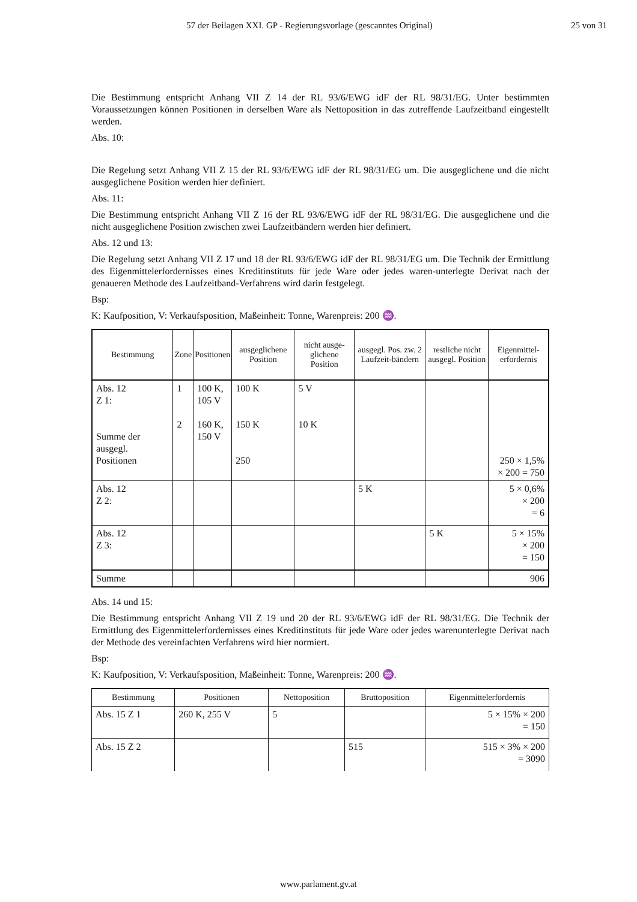57 der Beilagen XXI. GP - Regierungsvorlage (gescanntes Original) 25 von 31
Die Bestimmung entspricht Anhang VII Z 14 der RL 93/6/EWG idF der RL 98/31/EG. Unter bestimmten Voraussetzungen können Positionen in derselben Ware als Nettoposition in das zutreffende Laufzeitband eingestellt werden.
Abs. 10:
Die Regelung setzt Anhang VII Z 15 der RL 93/6/EWG idF der RL 98/31/EG um. Die ausgeglichene und die nicht ausgeglichene Position werden hier definiert.
Abs. 11:
Die Bestimmung entspricht Anhang VII Z 16 der RL 93/6/EWG idF der RL 98/31/EG. Die ausgeglichene und die nicht ausgeglichene Position zwischen zwei Laufzeitbändern werden hier definiert.
Abs. 12 und 13:
Die Regelung setzt Anhang VII Z 17 und 18 der RL 93/6/EWG idF der RL 98/31/EG um. Die Technik der Ermittlung des Eigenmittelerfordernisses eines Kreditinstituts für jede Ware oder jedes waren-unterlegte Derivat nach der genaueren Methode des Laufzeitband-Verfahrens wird darin festgelegt.
Bsp:
K: Kaufposition, V: Verkaufsposition, Maßeinheit: Tonne, Warenpreis: 200 ♒.
| Bestimmung | Zone | Positionen | ausgeglichene Position | nicht ausge-glichene Position | ausgegl. Pos. zw. 2 Laufzeit-bändern | restliche nicht ausgegl. Position | Eigenmittel-erfordernis |
| --- | --- | --- | --- | --- | --- | --- | --- |
| Abs. 12 Z 1: Summe der ausgegl. Positionen | 1 2 | 100 K, 105 V 160 K, 150 V | 100 K 150 K 250 | 5 V 10 K | | | 250 × 1,5% × 200 = 750 |
| Abs. 12 Z 2: | | | | | 5 K | | 5 × 0,6% × 200 = 6 |
| Abs. 12 Z 3: | | | | | | 5 K | 5 × 15% × 200 = 150 |
| Summe | | | | | | | 906 |
Abs. 14 und 15:
Die Bestimmung entspricht Anhang VII Z 19 und 20 der RL 93/6/EWG idF der RL 98/31/EG. Die Technik der Ermittlung des Eigenmittelerfordernisses eines Kreditinstituts für jede Ware oder jedes warenunterlegte Derivat nach der Methode des vereinfachten Verfahrens wird hier normiert.
Bsp:
K: Kaufposition, V: Verkaufsposition, Maßeinheit: Tonne, Warenpreis: 200 ♒.
| Bestimmung | Positionen | Nettoposition | Bruttoposition | Eigenmittelerfordernis |
| --- | --- | --- | --- | --- |
| Abs. 15 Z 1 | 260 K, 255 V | 5 | | 5 × 15% × 200 = 150 |
| Abs. 15 Z 2 | | | 515 | 515 × 3% × 200 = 3090 |
www.parlament.gv.at